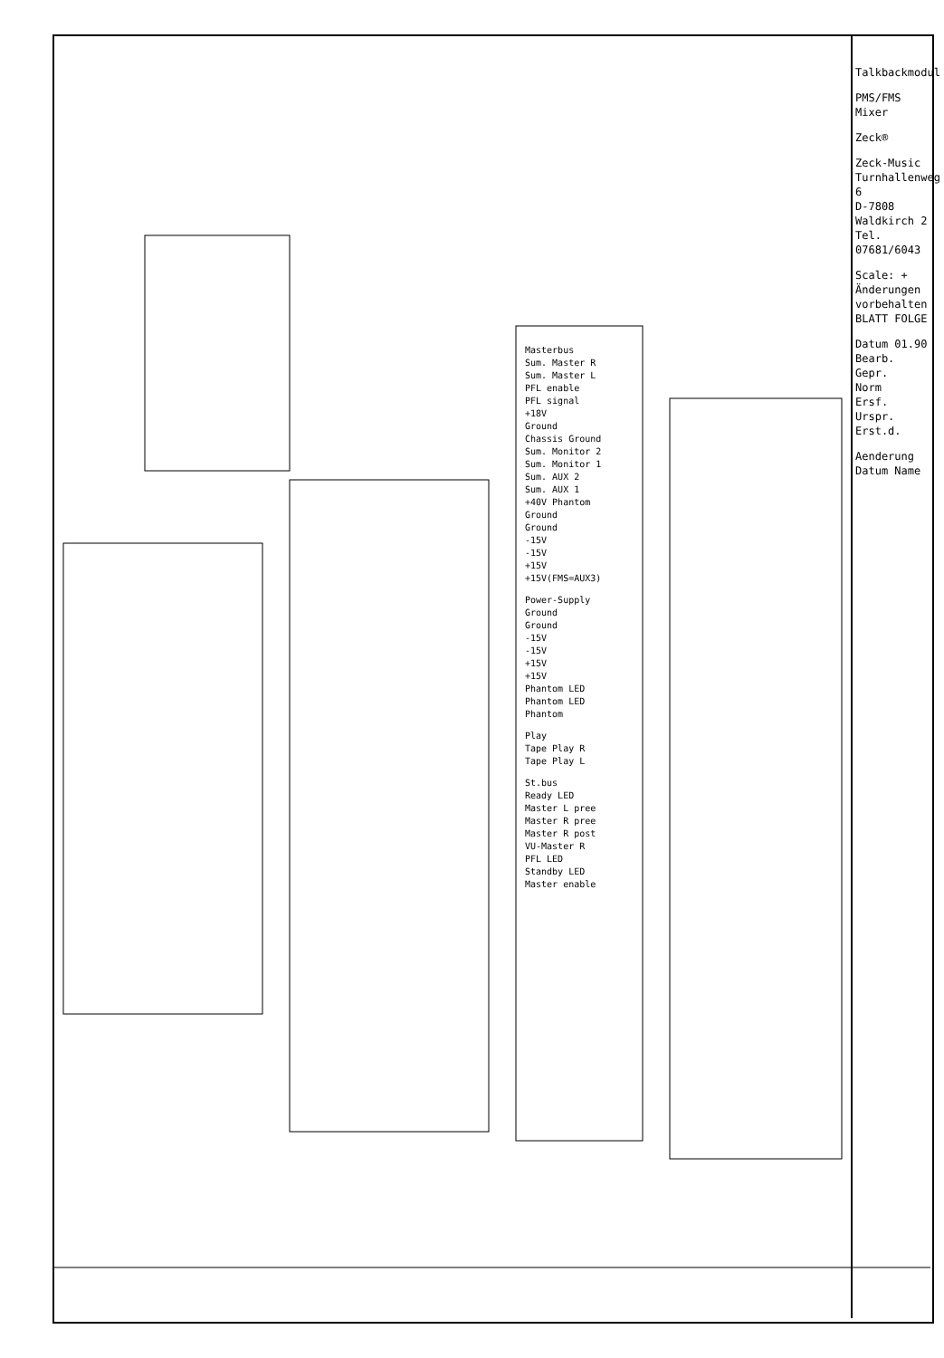Talkbackmodul
PMS/FMS Mixer
Zeck®
Zeck-Music
Turnhallenweg 6
D-7808 Waldkirch 2
Tel. 07681/6043
Scale: +
Änderungen vorbehalten
BLATT FOLGE
Datum 01.90
Bearb.
Gepr.
Norm
Ersf. Urspr. Erst.d.
Aenderung Datum Name
Masterbus
Sum. Master R
Sum. Master L
PFL enable
PFL signal
+18V
Ground
Chassis Ground
Sum. Monitor 2
Sum. Monitor 1
Sum. AUX 2
Sum. AUX 1
+40V Phantom
Ground
Ground
-15V
-15V
+15V
+15V(FMS=AUX3)
Power-Supply
Ground
Ground
-15V
-15V
+15V
+15V
Phantom LED
Phantom LED
Phantom
Play
Tape Play R
Tape Play L
St.bus
Ready LED
Master L pree
Master R pree
Master R post
VU-Master R
PFL LED
Standby LED
Master enable